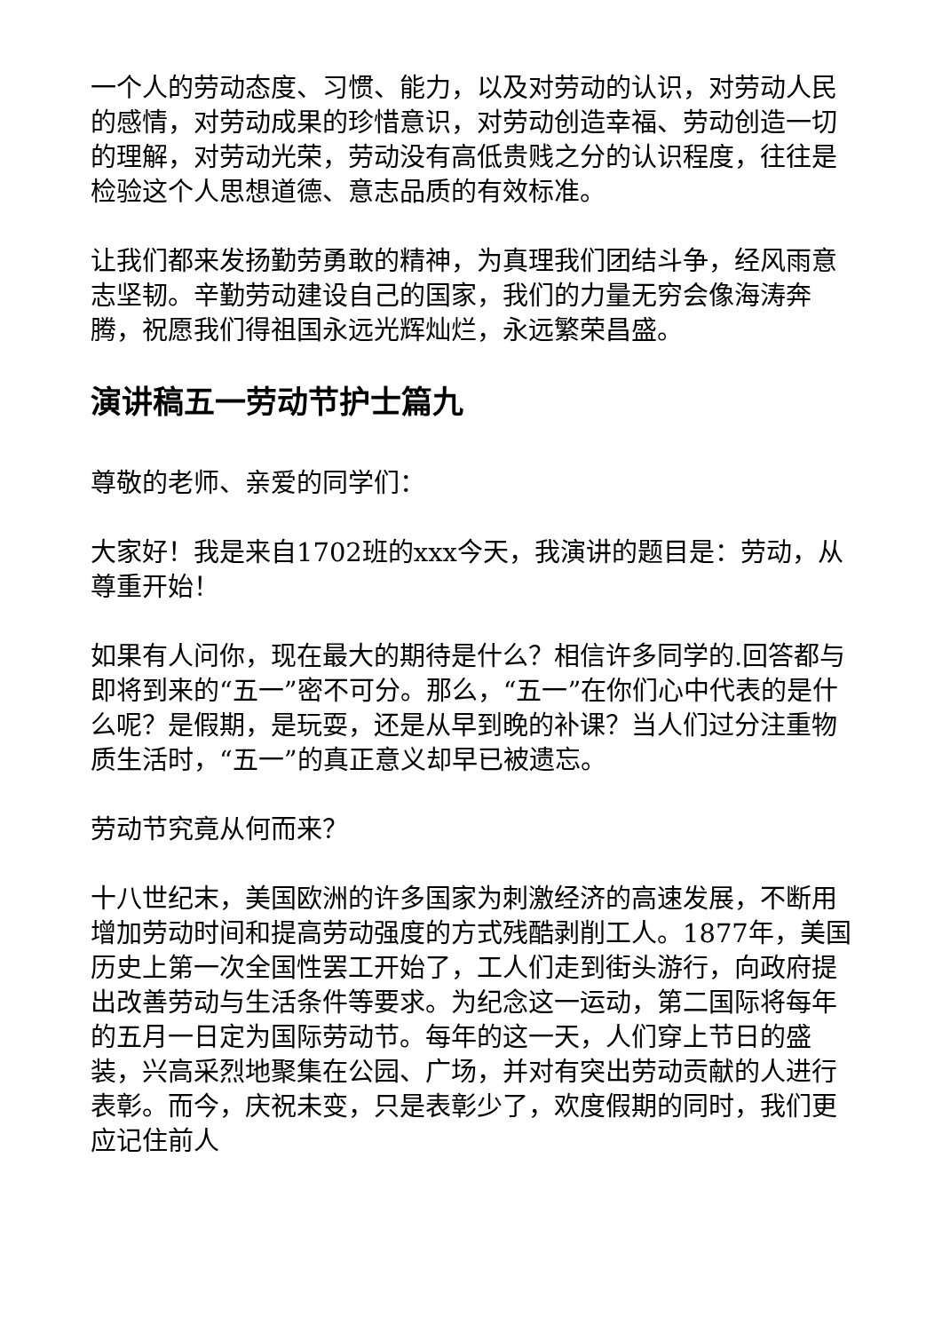一个人的劳动态度、习惯、能力，以及对劳动的认识，对劳动人民的感情，对劳动成果的珍惜意识，对劳动创造幸福、劳动创造一切的理解，对劳动光荣，劳动没有高低贵贱之分的认识程度，往往是检验这个人思想道德、意志品质的有效标准。
让我们都来发扬勤劳勇敢的精神，为真理我们团结斗争，经风雨意志坚韧。辛勤劳动建设自己的国家，我们的力量无穷会像海涛奔腾，祝愿我们得祖国永远光辉灿烂，永远繁荣昌盛。
演讲稿五一劳动节护士篇九
尊敬的老师、亲爱的同学们：
大家好！我是来自1702班的xxx今天，我演讲的题目是：劳动，从尊重开始！
如果有人问你，现在最大的期待是什么？相信许多同学的.回答都与即将到来的“五一”密不可分。那么，“五一”在你们心中代表的是什么呢？是假期，是玩耍，还是从早到晚的补课？当人们过分注重物质生活时，“五一”的真正意义却早已被遗忘。
劳动节究竟从何而来？
十八世纪末，美国欧洲的许多国家为刺激经济的高速发展，不断用增加劳动时间和提高劳动强度的方式残酷剥削工人。1877年，美国历史上第一次全国性罢工开始了，工人们走到街头游行，向政府提出改善劳动与生活条件等要求。为纪念这一运动，第二国际将每年的五月一日定为国际劳动节。每年的这一天，人们穿上节日的盛装，兴高采烈地聚集在公园、广场，并对有突出劳动贡献的人进行表彰。而今，庆祝未变，只是表彰少了，欢度假期的同时，我们更应记住前人